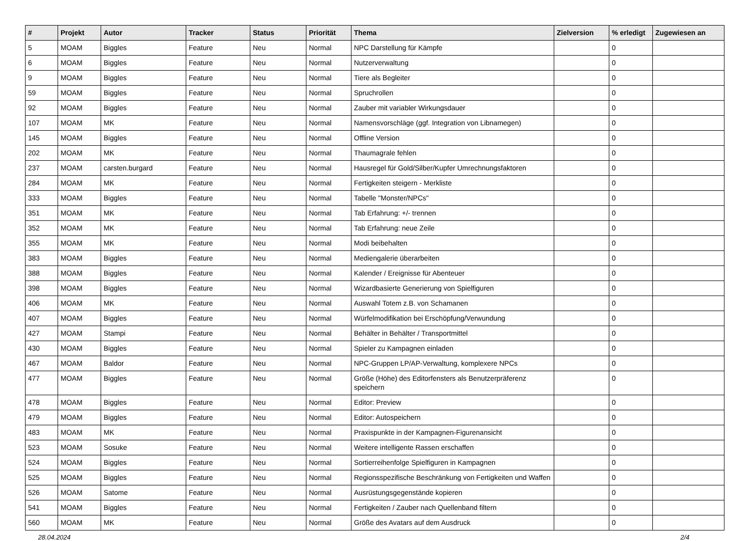| # | Projekt | Autor | Tracker | Status | Priorität | Thema | Zielversion | % erledigt | Zugewiesen an |
| --- | --- | --- | --- | --- | --- | --- | --- | --- | --- |
| 5 | MOAM | Biggles | Feature | Neu | Normal | NPC Darstellung für Kämpfe | | 0 | |
| 6 | MOAM | Biggles | Feature | Neu | Normal | Nutzerverwaltung | | 0 | |
| 9 | MOAM | Biggles | Feature | Neu | Normal | Tiere als Begleiter | | 0 | |
| 59 | MOAM | Biggles | Feature | Neu | Normal | Spruchrollen | | 0 | |
| 92 | MOAM | Biggles | Feature | Neu | Normal | Zauber mit variabler Wirkungsdauer | | 0 | |
| 107 | MOAM | MK | Feature | Neu | Normal | Namensvorschläge (ggf. Integration von Libnamegen) | | 0 | |
| 145 | MOAM | Biggles | Feature | Neu | Normal | Offline Version | | 0 | |
| 202 | MOAM | MK | Feature | Neu | Normal | Thaumagrale fehlen | | 0 | |
| 237 | MOAM | carsten.burgard | Feature | Neu | Normal | Hausregel für Gold/Silber/Kupfer Umrechnungsfaktoren | | 0 | |
| 284 | MOAM | MK | Feature | Neu | Normal | Fertigkeiten steigern - Merkliste | | 0 | |
| 333 | MOAM | Biggles | Feature | Neu | Normal | Tabelle "Monster/NPCs" | | 0 | |
| 351 | MOAM | MK | Feature | Neu | Normal | Tab Erfahrung: +/- trennen | | 0 | |
| 352 | MOAM | MK | Feature | Neu | Normal | Tab Erfahrung: neue Zeile | | 0 | |
| 355 | MOAM | MK | Feature | Neu | Normal | Modi beibehalten | | 0 | |
| 383 | MOAM | Biggles | Feature | Neu | Normal | Mediengalerie überarbeiten | | 0 | |
| 388 | MOAM | Biggles | Feature | Neu | Normal | Kalender / Ereignisse für Abenteuer | | 0 | |
| 398 | MOAM | Biggles | Feature | Neu | Normal | Wizardbasierte Generierung von Spielfiguren | | 0 | |
| 406 | MOAM | MK | Feature | Neu | Normal | Auswahl Totem z.B. von Schamanen | | 0 | |
| 407 | MOAM | Biggles | Feature | Neu | Normal | Würfelmodifikation bei Erschöpfung/Verwundung | | 0 | |
| 427 | MOAM | Stampi | Feature | Neu | Normal | Behälter in Behälter / Transportmittel | | 0 | |
| 430 | MOAM | Biggles | Feature | Neu | Normal | Spieler zu Kampagnen einladen | | 0 | |
| 467 | MOAM | Baldor | Feature | Neu | Normal | NPC-Gruppen LP/AP-Verwaltung, komplexere NPCs | | 0 | |
| 477 | MOAM | Biggles | Feature | Neu | Normal | Größe (Höhe) des Editorfensters als Benutzerpräferenz speichern | | 0 | |
| 478 | MOAM | Biggles | Feature | Neu | Normal | Editor: Preview | | 0 | |
| 479 | MOAM | Biggles | Feature | Neu | Normal | Editor: Autospeichern | | 0 | |
| 483 | MOAM | MK | Feature | Neu | Normal | Praxispunkte in der Kampagnen-Figurenansicht | | 0 | |
| 523 | MOAM | Sosuke | Feature | Neu | Normal | Weitere intelligente Rassen erschaffen | | 0 | |
| 524 | MOAM | Biggles | Feature | Neu | Normal | Sortierreihenfolge Spielfiguren in Kampagnen | | 0 | |
| 525 | MOAM | Biggles | Feature | Neu | Normal | Regionsspezifische Beschränkung von Fertigkeiten und Waffen | | 0 | |
| 526 | MOAM | Satome | Feature | Neu | Normal | Ausrüstungsgegenstände kopieren | | 0 | |
| 541 | MOAM | Biggles | Feature | Neu | Normal | Fertigkeiten / Zauber nach Quellenband filtern | | 0 | |
| 560 | MOAM | MK | Feature | Neu | Normal | Größe des Avatars auf dem Ausdruck | | 0 | |
28.04.2024 2/4